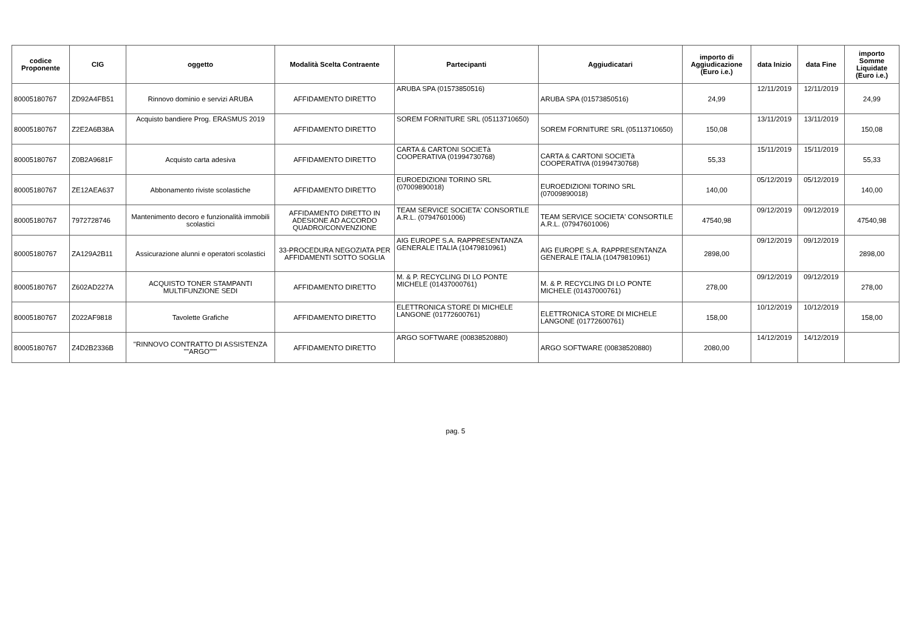| codice Proponente | CIG | oggetto | Modalità Scelta Contraente | Partecipanti | Aggiudicatari | importo di Aggiudicazione (Euro i.e.) | data Inizio | data Fine | importo Somme Liquidate (Euro i.e.) |
| --- | --- | --- | --- | --- | --- | --- | --- | --- | --- |
| 80005180767 | ZD92A4FB51 | Rinnovo dominio e servizi ARUBA | AFFIDAMENTO DIRETTO | ARUBA SPA (01573850516) | ARUBA SPA (01573850516) | 24,99 | 12/11/2019 | 12/11/2019 | 24,99 |
| 80005180767 | Z2E2A6B38A | Acquisto bandiere Prog. ERASMUS 2019 | AFFIDAMENTO DIRETTO | SOREM FORNITURE SRL (05113710650) | SOREM FORNITURE SRL (05113710650) | 150,08 | 13/11/2019 | 13/11/2019 | 150,08 |
| 80005180767 | Z0B2A9681F | Acquisto carta adesiva | AFFIDAMENTO DIRETTO | CARTA & CARTONI SOCIETà COOPERATIVA (01994730768) | CARTA & CARTONI SOCIETà COOPERATIVA (01994730768) | 55,33 | 15/11/2019 | 15/11/2019 | 55,33 |
| 80005180767 | ZE12AEA637 | Abbonamento riviste scolastiche | AFFIDAMENTO DIRETTO | EUROEDIZIONI TORINO SRL (07009890018) | EUROEDIZIONI TORINO SRL (07009890018) | 140,00 | 05/12/2019 | 05/12/2019 | 140,00 |
| 80005180767 | 7972728746 | Mantenimento decoro e funzionalità immobili scolastici | AFFIDAMENTO DIRETTO IN ADESIONE AD ACCORDO QUADRO/CONVENZIONE | TEAM SERVICE SOCIETA' CONSORTILE A.R.L. (07947601006) | TEAM SERVICE SOCIETA' CONSORTILE A.R.L. (07947601006) | 47540,98 | 09/12/2019 | 09/12/2019 | 47540,98 |
| 80005180767 | ZA129A2B11 | Assicurazione alunni e operatori scolastici | 33-PROCEDURA NEGOZIATA PER AFFIDAMENTI SOTTO SOGLIA | AIG EUROPE S.A. RAPPRESENTANZA GENERALE ITALIA (10479810961) | AIG EUROPE S.A. RAPPRESENTANZA GENERALE ITALIA (10479810961) | 2898,00 | 09/12/2019 | 09/12/2019 | 2898,00 |
| 80005180767 | Z602AD227A | ACQUISTO TONER STAMPANTI MULTIFUNZIONE SEDI | AFFIDAMENTO DIRETTO | M. & P. RECYCLING DI LO PONTE MICHELE (01437000761) | M. & P. RECYCLING DI LO PONTE MICHELE (01437000761) | 278,00 | 09/12/2019 | 09/12/2019 | 278,00 |
| 80005180767 | Z022AF9818 | Tavolette Grafiche | AFFIDAMENTO DIRETTO | ELETTRONICA STORE DI MICHELE LANGONE (01772600761) | ELETTRONICA STORE DI MICHELE LANGONE (01772600761) | 158,00 | 10/12/2019 | 10/12/2019 | 158,00 |
| 80005180767 | Z4D2B2336B | "RINNOVO CONTRATTO DI ASSISTENZA ""ARGO""" | AFFIDAMENTO DIRETTO | ARGO SOFTWARE (00838520880) | ARGO SOFTWARE (00838520880) | 2080,00 | 14/12/2019 | 14/12/2019 | |
pag. 5